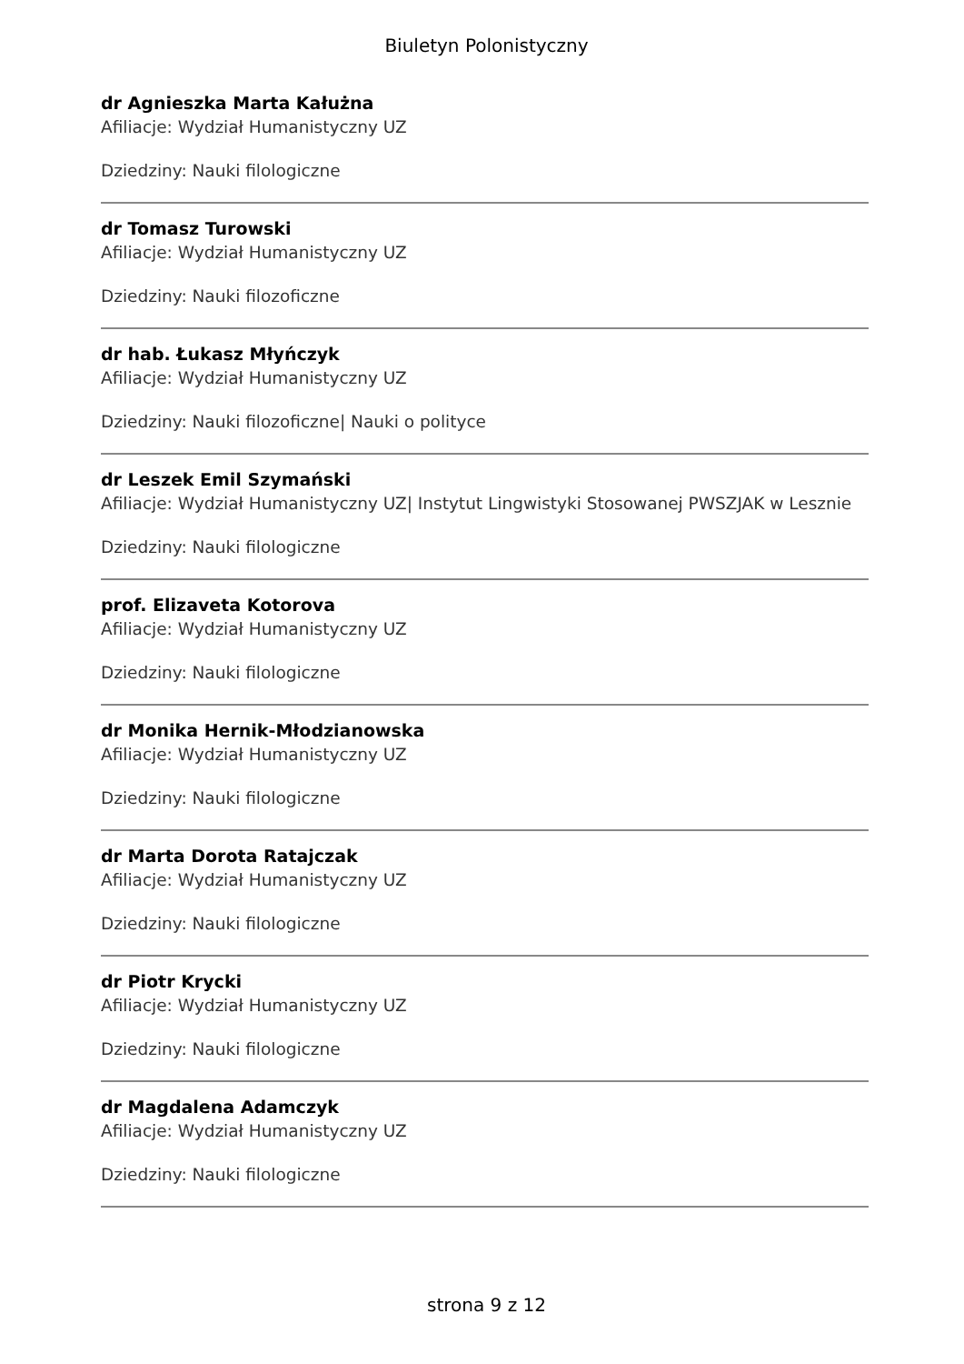Biuletyn Polonistyczny
dr Agnieszka Marta Kałużna
Afiliacje: Wydział Humanistyczny UZ
Dziedziny: Nauki filologiczne
dr Tomasz Turowski
Afiliacje: Wydział Humanistyczny UZ
Dziedziny: Nauki filozoficzne
dr hab. Łukasz Młyńczyk
Afiliacje: Wydział Humanistyczny UZ
Dziedziny: Nauki filozoficzne| Nauki o polityce
dr Leszek Emil Szymański
Afiliacje: Wydział Humanistyczny UZ| Instytut Lingwistyki Stosowanej PWSZJAK w Lesznie
Dziedziny: Nauki filologiczne
prof. Elizaveta Kotorova
Afiliacje: Wydział Humanistyczny UZ
Dziedziny: Nauki filologiczne
dr Monika Hernik-Młodzianowska
Afiliacje: Wydział Humanistyczny UZ
Dziedziny: Nauki filologiczne
dr Marta Dorota Ratajczak
Afiliacje: Wydział Humanistyczny UZ
Dziedziny: Nauki filologiczne
dr Piotr Krycki
Afiliacje: Wydział Humanistyczny UZ
Dziedziny: Nauki filologiczne
dr Magdalena Adamczyk
Afiliacje: Wydział Humanistyczny UZ
Dziedziny: Nauki filologiczne
strona 9 z 12